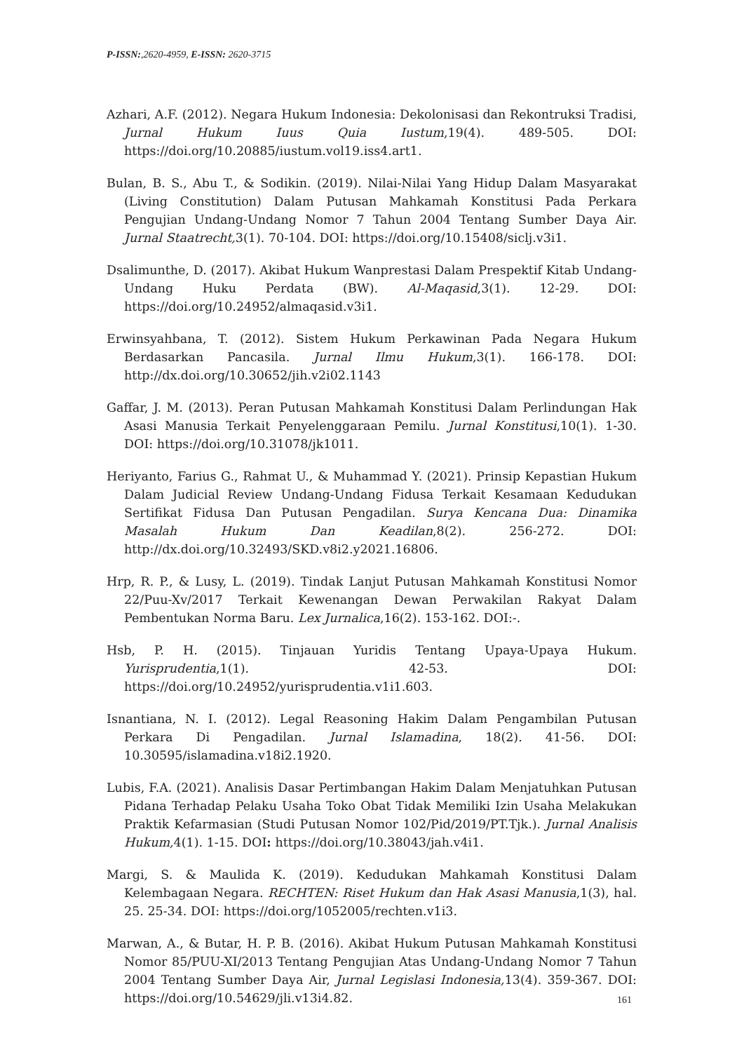P-ISSN:,2620-4959, E-ISSN: 2620-3715
Azhari, A.F. (2012). Negara Hukum Indonesia: Dekolonisasi dan Rekontruksi Tradisi, Jurnal Hukum Iuus Quia Iustum,19(4). 489-505. DOI: https://doi.org/10.20885/iustum.vol19.iss4.art1.
Bulan, B. S., Abu T., & Sodikin. (2019). Nilai-Nilai Yang Hidup Dalam Masyarakat (Living Constitution) Dalam Putusan Mahkamah Konstitusi Pada Perkara Pengujian Undang-Undang Nomor 7 Tahun 2004 Tentang Sumber Daya Air. Jurnal Staatrecht, 3(1). 70-104. DOI: https://doi.org/10.15408/siclj.v3i1.
Dsalimunthe, D. (2017). Akibat Hukum Wanprestasi Dalam Prespektif Kitab Undang-Undang Huku Perdata (BW). Al-Maqasid,3(1). 12-29. DOI: https://doi.org/10.24952/almaqasid.v3i1.
Erwinsyahbana, T. (2012). Sistem Hukum Perkawinan Pada Negara Hukum Berdasarkan Pancasila. Jurnal Ilmu Hukum,3(1). 166-178. DOI: http://dx.doi.org/10.30652/jih.v2i02.1143
Gaffar, J. M. (2013). Peran Putusan Mahkamah Konstitusi Dalam Perlindungan Hak Asasi Manusia Terkait Penyelenggaraan Pemilu. Jurnal Konstitusi,10(1). 1-30. DOI: https://doi.org/10.31078/jk1011.
Heriyanto, Farius G., Rahmat U., & Muhammad Y. (2021). Prinsip Kepastian Hukum Dalam Judicial Review Undang-Undang Fidusa Terkait Kesamaan Kedudukan Sertifikat Fidusa Dan Putusan Pengadilan. Surya Kencana Dua: Dinamika Masalah Hukum Dan Keadilan,8(2). 256-272. DOI: http://dx.doi.org/10.32493/SKD.v8i2.y2021.16806.
Hrp, R. P., & Lusy, L. (2019). Tindak Lanjut Putusan Mahkamah Konstitusi Nomor 22/Puu-Xv/2017 Terkait Kewenangan Dewan Perwakilan Rakyat Dalam Pembentukan Norma Baru. Lex Jurnalica,16(2). 153-162. DOI:-.
Hsb, P. H. (2015). Tinjauan Yuridis Tentang Upaya-Upaya Hukum. Yurisprudentia,1(1). 42-53. DOI: https://doi.org/10.24952/yurisprudentia.v1i1.603.
Isnantiana, N. I. (2012). Legal Reasoning Hakim Dalam Pengambilan Putusan Perkara Di Pengadilan. Jurnal Islamadina, 18(2). 41-56. DOI: 10.30595/islamadina.v18i2.1920.
Lubis, F.A. (2021). Analisis Dasar Pertimbangan Hakim Dalam Menjatuhkan Putusan Pidana Terhadap Pelaku Usaha Toko Obat Tidak Memiliki Izin Usaha Melakukan Praktik Kefarmasian (Studi Putusan Nomor 102/Pid/2019/PT.Tjk.). Jurnal Analisis Hukum, 4(1). 1-15. DOI: https://doi.org/10.38043/jah.v4i1.
Margi, S. & Maulida K. (2019). Kedudukan Mahkamah Konstitusi Dalam Kelembagaan Negara. RECHTEN: Riset Hukum dan Hak Asasi Manusia,1(3), hal. 25. 25-34. DOI: https://doi.org/1052005/rechten.v1i3.
Marwan, A., & Butar, H. P. B. (2016). Akibat Hukum Putusan Mahkamah Konstitusi Nomor 85/PUU-XI/2013 Tentang Pengujian Atas Undang-Undang Nomor 7 Tahun 2004 Tentang Sumber Daya Air, Jurnal Legislasi Indonesia, 13(4). 359-367. DOI: https://doi.org/10.54629/jli.v13i4.82.
161